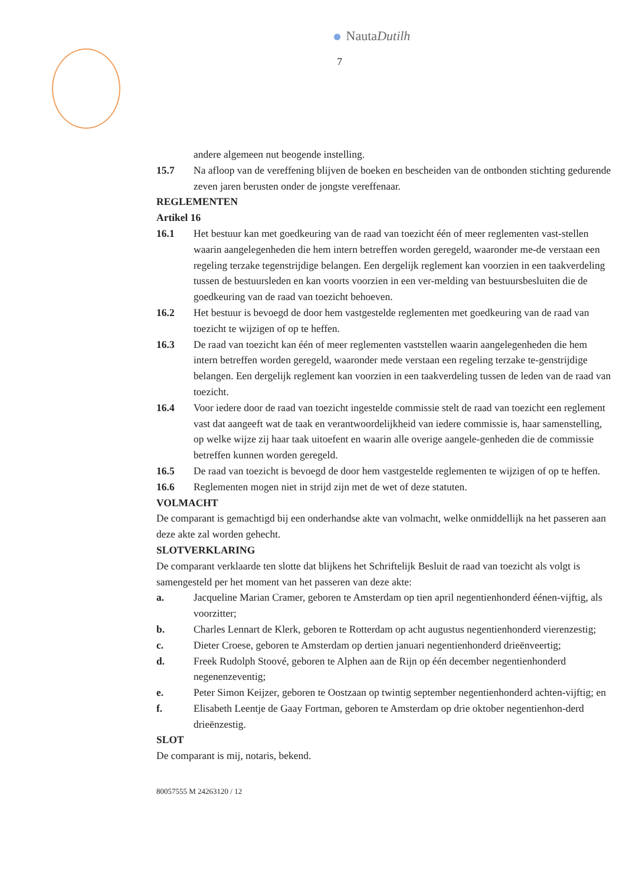NautaDutilh
7
andere algemeen nut beogende instelling.
15.7 Na afloop van de vereffening blijven de boeken en bescheiden van de ontbonden stichting gedurende zeven jaren berusten onder de jongste vereffenaar.
REGLEMENTEN
Artikel 16
16.1 Het bestuur kan met goedkeuring van de raad van toezicht één of meer reglementen vast-stellen waarin aangelegenheden die hem intern betreffen worden geregeld, waaronder me-de verstaan een regeling terzake tegenstrijdige belangen. Een dergelijk reglement kan voorzien in een taakverdeling tussen de bestuursleden en kan voorts voorzien in een ver-melding van bestuursbesluiten die de goedkeuring van de raad van toezicht behoeven.
16.2 Het bestuur is bevoegd de door hem vastgestelde reglementen met goedkeuring van de raad van toezicht te wijzigen of op te heffen.
16.3 De raad van toezicht kan één of meer reglementen vaststellen waarin aangelegenheden die hem intern betreffen worden geregeld, waaronder mede verstaan een regeling terzake te-genstrijdige belangen. Een dergelijk reglement kan voorzien in een taakverdeling tussen de leden van de raad van toezicht.
16.4 Voor iedere door de raad van toezicht ingestelde commissie stelt de raad van toezicht een reglement vast dat aangeeft wat de taak en verantwoordelijkheid van iedere commissie is, haar samenstelling, op welke wijze zij haar taak uitoefent en waarin alle overige aangele-genheden die de commissie betreffen kunnen worden geregeld.
16.5 De raad van toezicht is bevoegd de door hem vastgestelde reglementen te wijzigen of op te heffen.
16.6 Reglementen mogen niet in strijd zijn met de wet of deze statuten.
VOLMACHT
De comparant is gemachtigd bij een onderhandse akte van volmacht, welke onmiddellijk na het passeren aan deze akte zal worden gehecht.
SLOTVERKLARING
De comparant verklaarde ten slotte dat blijkens het Schriftelijk Besluit de raad van toezicht als volgt is samengesteld per het moment van het passeren van deze akte:
a. Jacqueline Marian Cramer, geboren te Amsterdam op tien april negentienhonderd éénen-vijftig, als voorzitter;
b. Charles Lennart de Klerk, geboren te Rotterdam op acht augustus negentienhonderd vierenzestig;
c. Dieter Croese, geboren te Amsterdam op dertien januari negentienhonderd drieënveertig;
d. Freek Rudolph Stoové, geboren te Alphen aan de Rijn op één december negentienhonderd negenenzeventig;
e. Peter Simon Keijzer, geboren te Oostzaan op twintig september negentienhonderd achten-vijftig; en
f. Elisabeth Leentje de Gaay Fortman, geboren te Amsterdam op drie oktober negentienhon-derd drieënzestig.
SLOT
De comparant is mij, notaris, bekend.
80057555 M 24263120 / 12